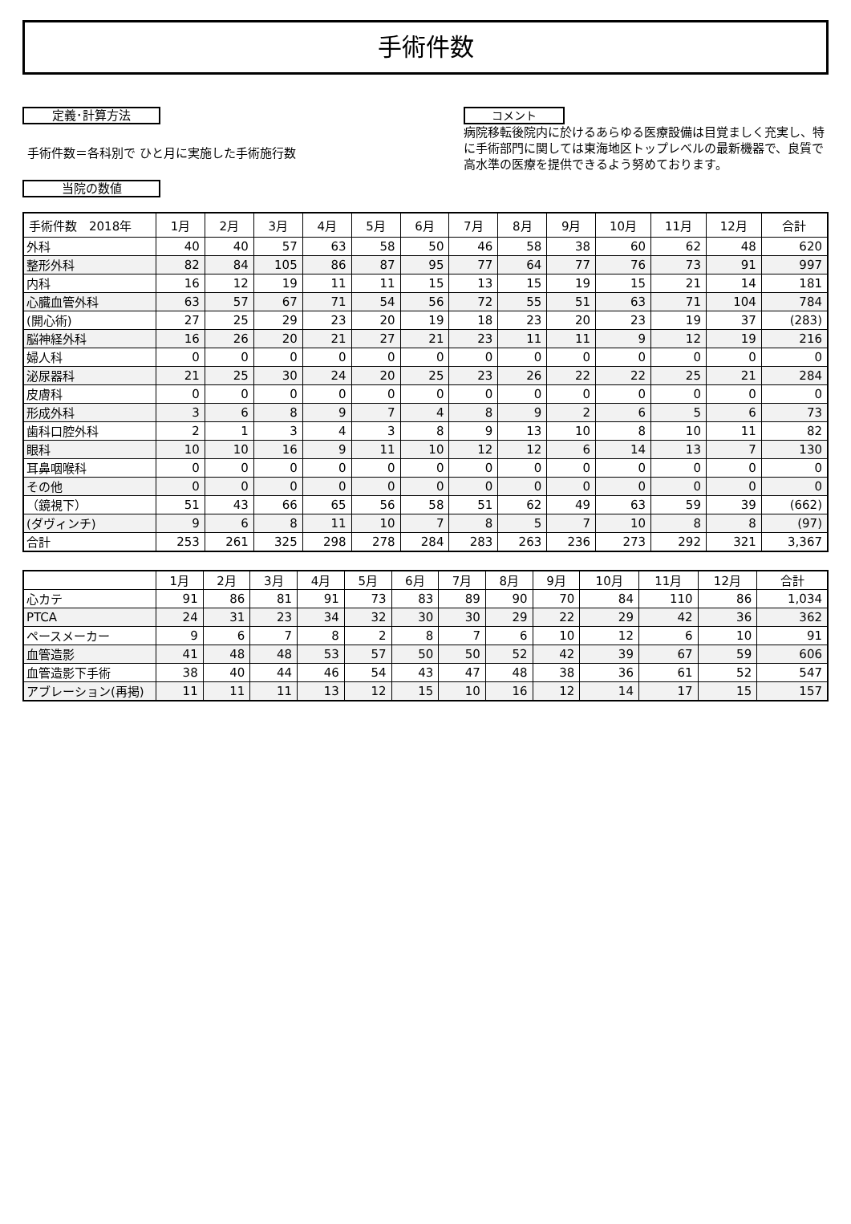手術件数
定義･計算方法
手術件数＝各科別で ひと月に実施した手術施行数
当院の数値
コメント
病院移転後院内に於けるあらゆる医療設備は目覚ましく充実し、特に手術部門に関しては東海地区トップレベルの最新機器で、良質で高水準の医療を提供できるよう努めております。
| 手術件数 2018年 | 1月 | 2月 | 3月 | 4月 | 5月 | 6月 | 7月 | 8月 | 9月 | 10月 | 11月 | 12月 | 合計 |
| --- | --- | --- | --- | --- | --- | --- | --- | --- | --- | --- | --- | --- | --- |
| 外科 | 40 | 40 | 57 | 63 | 58 | 50 | 46 | 58 | 38 | 60 | 62 | 48 | 620 |
| 整形外科 | 82 | 84 | 105 | 86 | 87 | 95 | 77 | 64 | 77 | 76 | 73 | 91 | 997 |
| 内科 | 16 | 12 | 19 | 11 | 11 | 15 | 13 | 15 | 19 | 15 | 21 | 14 | 181 |
| 心臓血管外科 | 63 | 57 | 67 | 71 | 54 | 56 | 72 | 55 | 51 | 63 | 71 | 104 | 784 |
| (開心術) | 27 | 25 | 29 | 23 | 20 | 19 | 18 | 23 | 20 | 23 | 19 | 37 | (283) |
| 脳神経外科 | 16 | 26 | 20 | 21 | 27 | 21 | 23 | 11 | 11 | 9 | 12 | 19 | 216 |
| 婦人科 | 0 | 0 | 0 | 0 | 0 | 0 | 0 | 0 | 0 | 0 | 0 | 0 | 0 |
| 泌尿器科 | 21 | 25 | 30 | 24 | 20 | 25 | 23 | 26 | 22 | 22 | 25 | 21 | 284 |
| 皮膚科 | 0 | 0 | 0 | 0 | 0 | 0 | 0 | 0 | 0 | 0 | 0 | 0 | 0 |
| 形成外科 | 3 | 6 | 8 | 9 | 7 | 4 | 8 | 9 | 2 | 6 | 5 | 6 | 73 |
| 歯科口腔外科 | 2 | 1 | 3 | 4 | 3 | 8 | 9 | 13 | 10 | 8 | 10 | 11 | 82 |
| 眼科 | 10 | 10 | 16 | 9 | 11 | 10 | 12 | 12 | 6 | 14 | 13 | 7 | 130 |
| 耳鼻咽喉科 | 0 | 0 | 0 | 0 | 0 | 0 | 0 | 0 | 0 | 0 | 0 | 0 | 0 |
| その他 | 0 | 0 | 0 | 0 | 0 | 0 | 0 | 0 | 0 | 0 | 0 | 0 | 0 |
| （鏡視下） | 51 | 43 | 66 | 65 | 56 | 58 | 51 | 62 | 49 | 63 | 59 | 39 | (662) |
| (ダヴィンチ) | 9 | 6 | 8 | 11 | 10 | 7 | 8 | 5 | 7 | 10 | 8 | 8 | (97) |
| 合計 | 253 | 261 | 325 | 298 | 278 | 284 | 283 | 263 | 236 | 273 | 292 | 321 | 3,367 |
| | 1月 | 2月 | 3月 | 4月 | 5月 | 6月 | 7月 | 8月 | 9月 | 10月 | 11月 | 12月 | 合計 |
| --- | --- | --- | --- | --- | --- | --- | --- | --- | --- | --- | --- | --- | --- |
| 心カテ | 91 | 86 | 81 | 91 | 73 | 83 | 89 | 90 | 70 | 84 | 110 | 86 | 1,034 |
| PTCA | 24 | 31 | 23 | 34 | 32 | 30 | 30 | 29 | 22 | 29 | 42 | 36 | 362 |
| ペースメーカー | 9 | 6 | 7 | 8 | 2 | 8 | 7 | 6 | 10 | 12 | 6 | 10 | 91 |
| 血管造影 | 41 | 48 | 48 | 53 | 57 | 50 | 50 | 52 | 42 | 39 | 67 | 59 | 606 |
| 血管造影下手術 | 38 | 40 | 44 | 46 | 54 | 43 | 47 | 48 | 38 | 36 | 61 | 52 | 547 |
| アブレーション(再掲) | 11 | 11 | 11 | 13 | 12 | 15 | 10 | 16 | 12 | 14 | 17 | 15 | 157 |